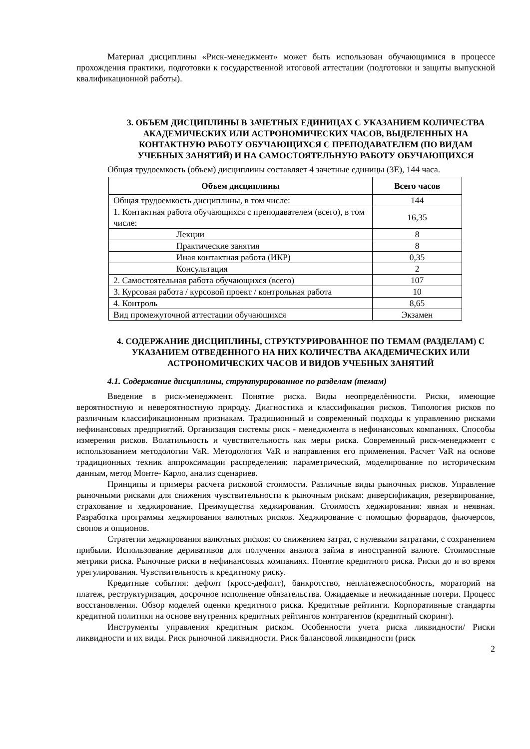Материал дисциплины «Риск-менеджмент» может быть использован обучающимися в процессе прохождения практики, подготовки к государственной итоговой аттестации (подготовки и защиты выпускной квалификационной работы).
3. ОБЪЕМ ДИСЦИПЛИНЫ В ЗАЧЕТНЫХ ЕДИНИЦАХ С УКАЗАНИЕМ КОЛИЧЕСТВА АКАДЕМИЧЕСКИХ ИЛИ АСТРОНОМИЧЕСКИХ ЧАСОВ, ВЫДЕЛЕННЫХ НА КОНТАКТНУЮ РАБОТУ ОБУЧАЮЩИХСЯ С ПРЕПОДАВАТЕЛЕМ (ПО ВИДАМ УЧЕБНЫХ ЗАНЯТИЙ) И НА САМОСТОЯТЕЛЬНУЮ РАБОТУ ОБУЧАЮЩИХСЯ
Общая трудоемкость (объем) дисциплины составляет 4 зачетные единицы (ЗЕ), 144 часа.
| Объем дисциплины | Всего часов |
| --- | --- |
| Общая трудоемкость дисциплины, в том числе: | 144 |
| 1. Контактная работа обучающихся с преподавателем (всего), в том числе: | 16,35 |
| Лекции | 8 |
| Практические занятия | 8 |
| Иная контактная работа (ИКР) | 0,35 |
| Консультация | 2 |
| 2. Самостоятельная работа обучающихся (всего) | 107 |
| 3. Курсовая работа / курсовой проект / контрольная работа | 10 |
| 4. Контроль | 8,65 |
| Вид промежуточной аттестации обучающихся | Экзамен |
4. СОДЕРЖАНИЕ ДИСЦИПЛИНЫ, СТРУКТУРИРОВАННОЕ ПО ТЕМАМ (РАЗДЕЛАМ) С УКАЗАНИЕМ ОТВЕДЕННОГО НА НИХ КОЛИЧЕСТВА АКАДЕМИЧЕСКИХ ИЛИ АСТРОНОМИЧЕСКИХ ЧАСОВ И ВИДОВ УЧЕБНЫХ ЗАНЯТИЙ
4.1. Содержание дисциплины, структурированное по разделам (темам)
Введение в риск-менеджмент. Понятие риска. Виды неопределённости. Риски, имеющие вероятностную и невероятностную природу. Диагностика и классификация рисков. Типология рисков по различным классификационным признакам. Традиционный и современный подходы к управлению рисками нефинансовых предприятий. Организация системы риск - менеджмента в нефинансовых компаниях. Способы измерения рисков. Волатильность и чувствительность как меры риска. Современный риск-менеджмент с использованием методологии VaR. Методология VaR и направления его применения. Расчет VaR на основе традиционных техник аппроксимации распределения: параметрический, моделирование по историческим данным, метод Монте- Карло, анализ сценариев.
Принципы и примеры расчета рисковой стоимости. Различные виды рыночных рисков. Управление рыночными рисками для снижения чувствительности к рыночным рискам: диверсификация, резервирование, страхование и хеджирование. Преимущества хеджирования. Стоимость хеджирования: явная и неявная. Разработка программы хеджирования валютных рисков. Хеджирование с помощью форвардов, фьючерсов, свопов и опционов.
Стратегии хеджирования валютных рисков: со снижением затрат, с нулевыми затратами, с сохранением прибыли. Использование деривативов для получения аналога займа в иностранной валюте. Стоимостные метрики риска. Рыночные риски в нефинансовых компаниях. Понятие кредитного риска. Риски до и во время урегулирования. Чувствительность к кредитному риску.
Кредитные события: дефолт (кросс-дефолт), банкротство, неплатежеспособность, мораторий на платеж, реструктуризация, досрочное исполнение обязательства. Ожидаемые и неожиданные потери. Процесс восстановления. Обзор моделей оценки кредитного риска. Кредитные рейтинги. Корпоративные стандарты кредитной политики на основе внутренних кредитных рейтингов контрагентов (кредитный скоринг).
Инструменты управления кредитным риском. Особенности учета риска ликвидности/ Риски ликвидности и их виды. Риск рыночной ликвидности. Риск балансовой ликвидности (риск
2